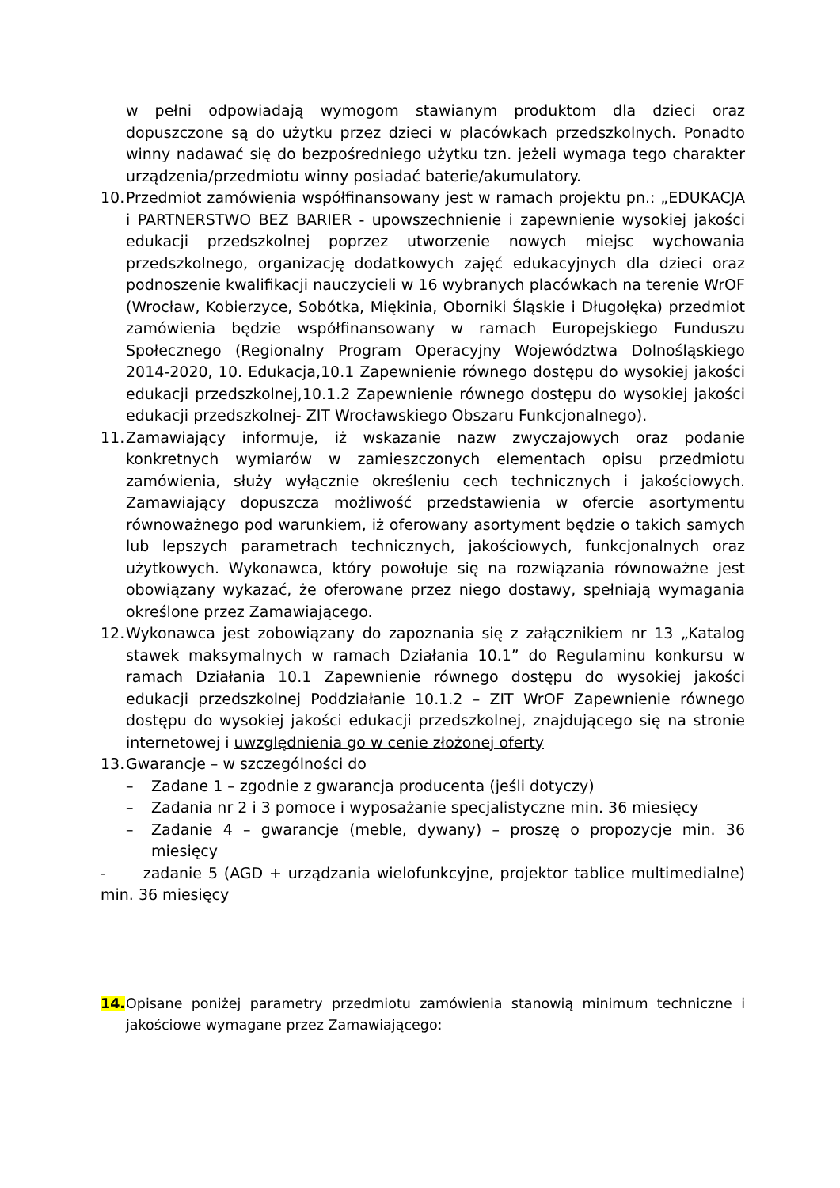w pełni odpowiadają wymogom stawianym produktom dla dzieci oraz dopuszczone są do użytku przez dzieci w placówkach przedszkolnych. Ponadto winny nadawać się do bezpośredniego użytku tzn. jeżeli wymaga tego charakter urządzenia/przedmiotu winny posiadać baterie/akumulatory.
10.
Przedmiot zamówienia współfinansowany jest w ramach projektu pn.: „EDUKACJA i PARTNERSTWO BEZ BARIER - upowszechnienie i zapewnienie wysokiej jakości edukacji przedszkolnej poprzez utworzenie nowych miejsc wychowania przedszkolnego, organizację dodatkowych zajęć edukacyjnych dla dzieci oraz podnoszenie kwalifikacji nauczycieli w 16 wybranych placówkach na terenie WrOF (Wrocław, Kobierzyce, Sobótka, Miękinia, Oborniki Śląskie i Długołęka) przedmiot zamówienia będzie współfinansowany w ramach Europejskiego Funduszu Społecznego (Regionalny Program Operacyjny Województwa Dolnośląskiego 2014-2020, 10. Edukacja,10.1 Zapewnienie równego dostępu do wysokiej jakości edukacji przedszkolnej,10.1.2 Zapewnienie równego dostępu do wysokiej jakości edukacji przedszkolnej- ZIT Wrocławskiego Obszaru Funkcjonalnego).
11.
Zamawiający informuje, iż wskazanie nazw zwyczajowych oraz podanie konkretnych wymiarów w zamieszczonych elementach opisu przedmiotu zamówienia, służy wyłącznie określeniu cech technicznych i jakościowych. Zamawiający dopuszcza możliwość przedstawienia w ofercie asortymentu równoważnego pod warunkiem, iż oferowany asortyment będzie o takich samych lub lepszych parametrach technicznych, jakościowych, funkcjonalnych oraz użytkowych. Wykonawca, który powołuje się na rozwiązania równoważne jest obowiązany wykazać, że oferowane przez niego dostawy, spełniają wymagania określone przez Zamawiającego.
12.
Wykonawca jest zobowiązany do zapoznania się z załącznikiem nr 13 „Katalog stawek maksymalnych w ramach Działania 10.1” do Regulaminu konkursu w ramach Działania 10.1 Zapewnienie równego dostępu do wysokiej jakości edukacji przedszkolnej Poddziałanie 10.1.2 – ZIT WrOF Zapewnienie równego dostępu do wysokiej jakości edukacji przedszkolnej, znajdującego się na stronie internetowej i uwzględnienia go w cenie złożonej oferty
13.
Gwarancje – w szczególności do
– Zadane 1 – zgodnie z gwarancja producenta (jeśli dotyczy)
– Zadania nr 2 i 3 pomoce i wyposażanie specjalistyczne min. 36 miesięcy
– Zadanie 4 – gwarancje (meble, dywany) – proszę o propozycje min. 36 miesięcy
- zadanie 5 (AGD + urządzania wielofunkcyjne, projektor tablice multimedialne) min. 36 miesięcy
14. Opisane poniżej parametry przedmiotu zamówienia stanowią minimum techniczne i jakościowe wymagane przez Zamawiającego: